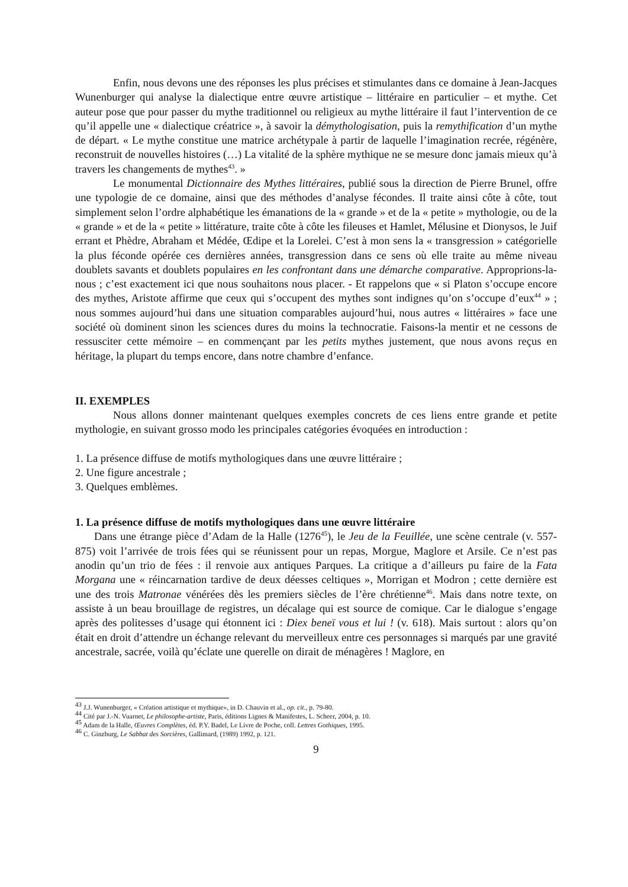Enfin, nous devons une des réponses les plus précises et stimulantes dans ce domaine à Jean-Jacques Wunenburger qui analyse la dialectique entre œuvre artistique – littéraire en particulier – et mythe. Cet auteur pose que pour passer du mythe traditionnel ou religieux au mythe littéraire il faut l’intervention de ce qu’il appelle une « dialectique créatrice », à savoir la démythologisation, puis la remythification d’un mythe de départ. « Le mythe constitue une matrice archétypale à partir de laquelle l’imagination recrée, régénère, reconstruit de nouvelles histoires (…) La vitalité de la sphère mythique ne se mesure donc jamais mieux qu’à travers les changements de mythes<sup>43</sup>. »
Le monumental Dictionnaire des Mythes littéraires, publié sous la direction de Pierre Brunel, offre une typologie de ce domaine, ainsi que des méthodes d’analyse fécondes. Il traite ainsi côte à côte, tout simplement selon l’ordre alphabétique les émanations de la « grande » et de la « petite » mythologie, ou de la « grande » et de la « petite » littérature, traite côte à côte les fileuses et Hamlet, Mélusine et Dionysos, le Juif errant et Phèdre, Abraham et Médée, Œdipe et la Lorelei. C’est à mon sens la « transgression » catégorielle la plus féconde opérée ces dernières années, transgression dans ce sens où elle traite au même niveau doublets savants et doublets populaires en les confrontant dans une démarche comparative. Approprions-la-nous ; c’est exactement ici que nous souhaitons nous placer. - Et rappelons que « si Platon s’occupe encore des mythes, Aristote affirme que ceux qui s’occupent des mythes sont indignes qu’on s’occupe d’eux<sup>44</sup> » ; nous sommes aujourd’hui dans une situation comparables aujourd’hui, nous autres « littéraires » face une société où dominent sinon les sciences dures du moins la technocratie. Faisons-la mentir et ne cessons de ressusciter cette mémoire – en commençant par les petits mythes justement, que nous avons reçus en héritage, la plupart du temps encore, dans notre chambre d’enfance.
II. EXEMPLES
Nous allons donner maintenant quelques exemples concrets de ces liens entre grande et petite mythologie, en suivant grosso modo les principales catégories évoquées en introduction :
1. La présence diffuse de motifs mythologiques dans une œuvre littéraire ;
2. Une figure ancestrale ;
3. Quelques emblèmes.
1. La présence diffuse de motifs mythologiques dans une œuvre littéraire
Dans une étrange pièce d’Adam de la Halle (1276<sup>45</sup>), le Jeu de la Feuillée, une scène centrale (v. 557-875) voit l’arrivée de trois fées qui se réunissent pour un repas, Morgue, Maglore et Arsile. Ce n’est pas anodin qu’un trio de fées : il renvoie aux antiques Parques. La critique a d’ailleurs pu faire de la Fata Morgana une « réincarnation tardive de deux déesses celtiques », Morrigan et Modron ; cette dernière est une des trois Matronae vénérées dès les premiers siècles de l’ère chrétienne<sup>46</sup>. Mais dans notre texte, on assiste à un beau brouillage de registres, un décalage qui est source de comique. Car le dialogue s’engage après des politesses d’usage qui étonnent ici : Diex beneï vous et lui ! (v. 618). Mais surtout : alors qu’on était en droit d’attendre un échange relevant du merveilleux entre ces personnages si marqués par une gravité ancestrale, sacrée, voilà qu’éclate une querelle on dirait de ménagères ! Maglore, en
<sup>43</sup> J.J. Wunenburger, « Création artistique et mythique», in D. Chauvin et al., op. cit., p. 79-80.
<sup>44</sup> Cité par J.-N. Vuarnet, Le philosophe-artiste, Paris, éditions Lignes & Manifestes, L. Scheer, 2004, p. 10.
<sup>45</sup> Adam de la Halle, Œuvres Complètes, éd. P.Y. Badel, Le Livre de Poche, coll. Lettres Gothiques, 1995.
<sup>46</sup> C. Ginzburg, Le Sabbat des Sorcières, Gallimard, (1989) 1992, p. 121.
9